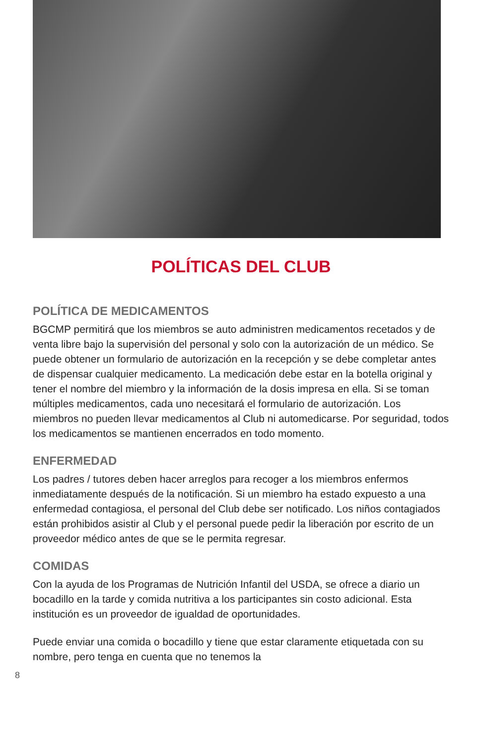POLÍTICAS DEL CLUB
POLÍTICA DE MEDICAMENTOS
BGCMP permitirá que los miembros se auto administren medicamentos recetados y de venta libre bajo la supervisión del personal y solo con la autorización de un médico. Se puede obtener un formulario de autorización en la recepción y se debe completar antes de dispensar cualquier medicamento. La medicación debe estar en la botella original y tener el nombre del miembro y la información de la dosis impresa en ella. Si se toman múltiples medicamentos, cada uno necesitará el formulario de autorización. Los miembros no pueden llevar medicamentos al Club ni automedicarse. Por seguridad, todos los medicamentos se mantienen encerrados en todo momento.
ENFERMEDAD
Los padres / tutores deben hacer arreglos para recoger a los miembros enfermos inmediatamente después de la notificación. Si un miembro ha estado expuesto a una enfermedad contagiosa, el personal del Club debe ser notificado. Los niños contagiados están prohibidos asistir al Club y el personal puede pedir la liberación por escrito de un proveedor médico antes de que se le permita regresar.
COMIDAS
Con la ayuda de los Programas de Nutrición Infantil del USDA, se ofrece a diario un bocadillo en la tarde y comida nutritiva a los participantes sin costo adicional. Esta institución es un proveedor de igualdad de oportunidades.
Puede enviar una comida o bocadillo y tiene que estar claramente etiquetada con su nombre, pero tenga en cuenta que no tenemos la
8